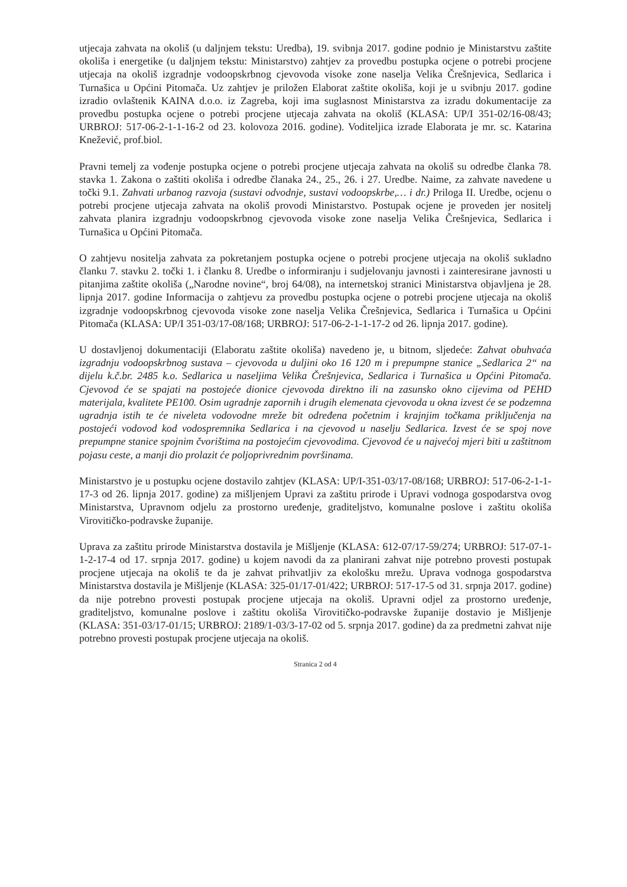utjecaja zahvata na okoliš (u daljnjem tekstu: Uredba), 19. svibnja 2017. godine podnio je Ministarstvu zaštite okoliša i energetike (u daljnjem tekstu: Ministarstvo) zahtjev za provedbu postupka ocjene o potrebi procjene utjecaja na okoliš izgradnje vodoopskrbnog cjevovoda visoke zone naselja Velika Črešnjevica, Sedlarica i Turnašica u Općini Pitomača. Uz zahtjev je priložen Elaborat zaštite okoliša, koji je u svibnju 2017. godine izradio ovlaštenik KAINA d.o.o. iz Zagreba, koji ima suglasnost Ministarstva za izradu dokumentacije za provedbu postupka ocjene o potrebi procjene utjecaja zahvata na okoliš (KLASA: UP/I 351-02/16-08/43; URBROJ: 517-06-2-1-1-16-2 od 23. kolovoza 2016. godine). Voditeljica izrade Elaborata je mr. sc. Katarina Knežević, prof.biol.
Pravni temelj za vođenje postupka ocjene o potrebi procjene utjecaja zahvata na okoliš su odredbe članka 78. stavka 1. Zakona o zaštiti okoliša i odredbe članaka 24., 25., 26. i 27. Uredbe. Naime, za zahvate navedene u točki 9.1. Zahvati urbanog razvoja (sustavi odvodnje, sustavi vodoopskrbe,… i dr.) Priloga II. Uredbe, ocjenu o potrebi procjene utjecaja zahvata na okoliš provodi Ministarstvo. Postupak ocjene je proveden jer nositelj zahvata planira izgradnju vodoopskrbnog cjevovoda visoke zone naselja Velika Črešnjevica, Sedlarica i Turnašica u Općini Pitomača.
O zahtjevu nositelja zahvata za pokretanjem postupka ocjene o potrebi procjene utjecaja na okoliš sukladno članku 7. stavku 2. točki 1. i članku 8. Uredbe o informiranju i sudjelovanju javnosti i zainteresirane javnosti u pitanjima zaštite okoliša („Narodne novine“, broj 64/08), na internetskoj stranici Ministarstva objavljena je 28. lipnja 2017. godine Informacija o zahtjevu za provedbu postupka ocjene o potrebi procjene utjecaja na okoliš izgradnje vodoopskrbnog cjevovoda visoke zone naselja Velika Črešnjevica, Sedlarica i Turnašica u Općini Pitomača (KLASA: UP/I 351-03/17-08/168; URBROJ: 517-06-2-1-1-17-2 od 26. lipnja 2017. godine).
U dostavljenoj dokumentaciji (Elaboratu zaštite okoliša) navedeno je, u bitnom, sljedeće: Zahvat obuhvaća izgradnju vodoopskrbnog sustava – cjevovoda u duljini oko 16 120 m i prepumpne stanice „Sedlarica 2“ na dijelu k.č.br. 2485 k.o. Sedlarica u naseljima Velika Črešnjevica, Sedlarica i Turnašica u Općini Pitomača. Cjevovod će se spajati na postojeće dionice cjevovoda direktno ili na zasunsko okno cijevima od PEHD materijala, kvalitete PE100. Osim ugradnje zapornih i drugih elemenata cjevovoda u okna izvest će se podzemna ugradnja istih te će niveleta vodovodne mreže bit određena početnim i krajnjim točkama priključenja na postojeći vodovod kod vodospremnika Sedlarica i na cjevovod u naselju Sedlarica. Izvest će se spoj nove prepumpne stanice spojnim čvorištima na postojećim cjevovodima. Cjevovod će u najvećoj mjeri biti u zaštitnom pojasu ceste, a manji dio prolazit će poljoprivrednim površinama.
Ministarstvo je u postupku ocjene dostavilo zahtjev (KLASA: UP/I-351-03/17-08/168; URBROJ: 517-06-2-1-1-17-3 od 26. lipnja 2017. godine) za mišljenjem Upravi za zaštitu prirode i Upravi vodnoga gospodarstva ovog Ministarstva, Upravnom odjelu za prostorno uređenje, graditeljstvo, komunalne poslove i zaštitu okoliša Virovitičko-podravske županije.
Uprava za zaštitu prirode Ministarstva dostavila je Mišljenje (KLASA: 612-07/17-59/274; URBROJ: 517-07-1-1-2-17-4 od 17. srpnja 2017. godine) u kojem navodi da za planirani zahvat nije potrebno provesti postupak procjene utjecaja na okoliš te da je zahvat prihvatljiv za ekološku mrežu. Uprava vodnoga gospodarstva Ministarstva dostavila je Mišljenje (KLASA: 325-01/17-01/422; URBROJ: 517-17-5 od 31. srpnja 2017. godine) da nije potrebno provesti postupak procjene utjecaja na okoliš. Upravni odjel za prostorno uređenje, graditeljstvo, komunalne poslove i zaštitu okoliša Virovitičko-podravske županije dostavio je Mišljenje (KLASA: 351-03/17-01/15; URBROJ: 2189/1-03/3-17-02 od 5. srpnja 2017. godine) da za predmetni zahvat nije potrebno provesti postupak procjene utjecaja na okoliš.
Stranica 2 od 4